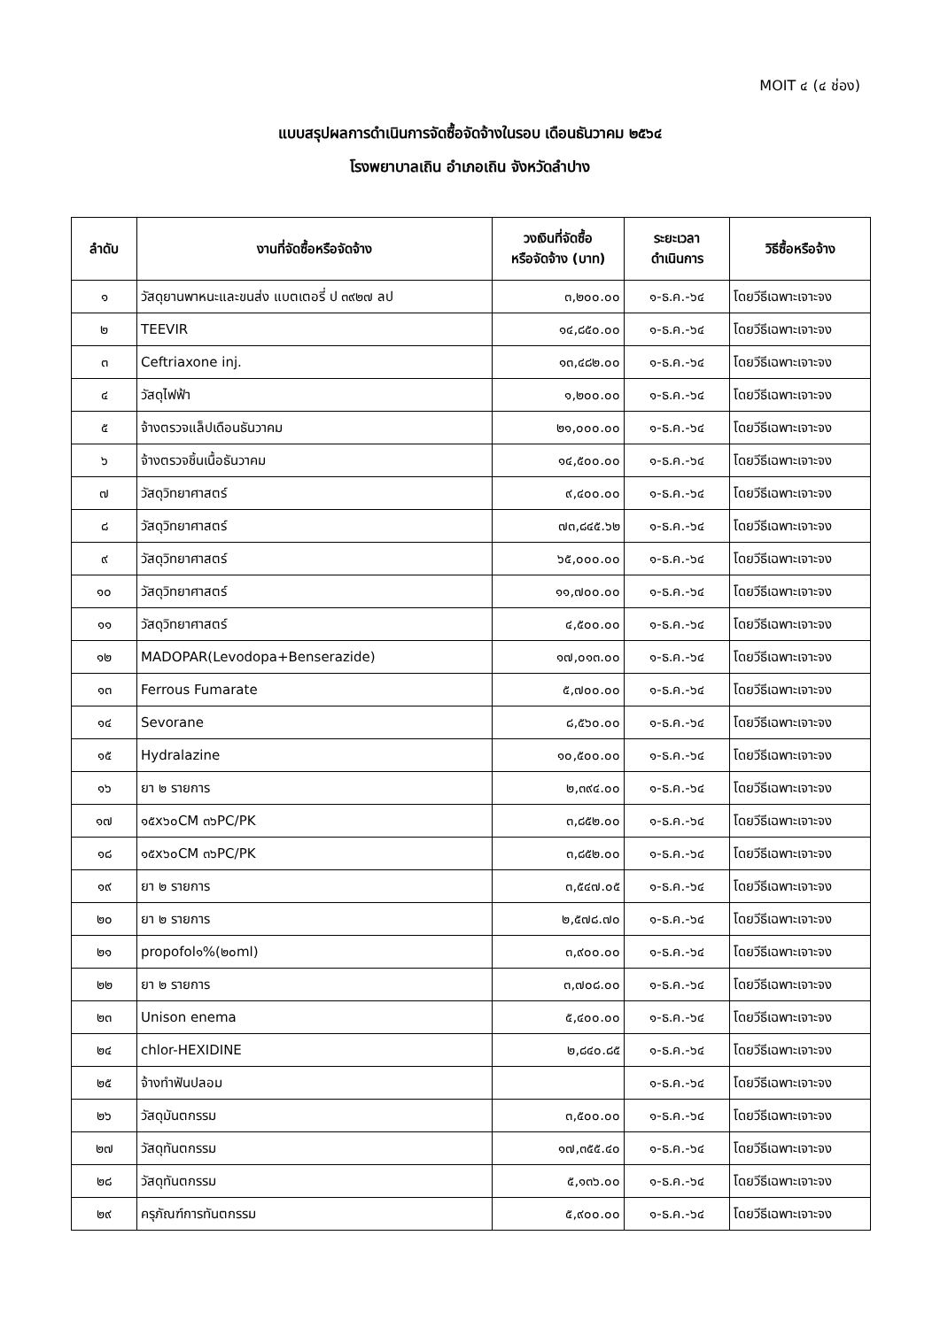MOIT ๔ (๔ ช่อง)
แบบสรุปผลการดำเนินการจัดซื้อจัดจ้างในรอบ เดือนธันวาคม ๒๕๖๔
โรงพยาบาลเถิน อำเภอเถิน จังหวัดลำปาง
| ลำดับ | งานที่จัดซื้อหรือจัดจ้าง | วงเงินที่จัดซื้อ หรือจัดจ้าง (บาท) | ระยะเวลา ดำเนินการ | วิธีซื้อหรือจ้าง |
| --- | --- | --- | --- | --- |
| ๑ | วัสดุยานพาหนะและขนส่ง แบตเตอรี่ ป ๓๙๒๗ ลป | ๓,๒๐๐.๐๐ | ๑-ธ.ค.-๖๔ | โดยวีธีเฉพาะเจาะจง |
| ๒ | TEEVIR | ๑๔,๘๕๐.๐๐ | ๑-ธ.ค.-๖๔ | โดยวีธีเฉพาะเจาะจง |
| ๓ | Ceftriaxone inj. | ๑๓,๔๘๒.๐๐ | ๑-ธ.ค.-๖๔ | โดยวีธีเฉพาะเจาะจง |
| ๔ | วัสดุไฟฟ้า | ๑,๒๐๐.๐๐ | ๑-ธ.ค.-๖๔ | โดยวีธีเฉพาะเจาะจง |
| ๕ | จ้างตรวจแล็ปเดือนธันวาคม | ๒๑,๐๐๐.๐๐ | ๑-ธ.ค.-๖๔ | โดยวีธีเฉพาะเจาะจง |
| ๖ | จ้างตรวจชิ้นเนื้อธันวาคม | ๑๔,๕๐๐.๐๐ | ๑-ธ.ค.-๖๔ | โดยวีธีเฉพาะเจาะจง |
| ๗ | วัสดุวิทยาศาสตร์ | ๙,๔๐๐.๐๐ | ๑-ธ.ค.-๖๔ | โดยวีธีเฉพาะเจาะจง |
| ๘ | วัสดุวิทยาศาสตร์ | ๗๓,๘๔๕.๖๒ | ๑-ธ.ค.-๖๔ | โดยวีธีเฉพาะเจาะจง |
| ๙ | วัสดุวิทยาศาสตร์ | ๖๕,๐๐๐.๐๐ | ๑-ธ.ค.-๖๔ | โดยวีธีเฉพาะเจาะจง |
| ๑๐ | วัสดุวิทยาศาสตร์ | ๑๑,๗๐๐.๐๐ | ๑-ธ.ค.-๖๔ | โดยวีธีเฉพาะเจาะจง |
| ๑๑ | วัสดุวิทยาศาสตร์ | ๔,๕๐๐.๐๐ | ๑-ธ.ค.-๖๔ | โดยวีธีเฉพาะเจาะจง |
| ๑๒ | MADOPAR(Levodopa+Benserazide) | ๑๗,๐๑๓.๐๐ | ๑-ธ.ค.-๖๔ | โดยวีธีเฉพาะเจาะจง |
| ๑๓ | Ferrous Fumarate | ๕,๗๐๐.๐๐ | ๑-ธ.ค.-๖๔ | โดยวีธีเฉพาะเจาะจง |
| ๑๔ | Sevorane | ๘,๕๖๐.๐๐ | ๑-ธ.ค.-๖๔ | โดยวีธีเฉพาะเจาะจง |
| ๑๕ | Hydralazine | ๑๐,๕๐๐.๐๐ | ๑-ธ.ค.-๖๔ | โดยวีธีเฉพาะเจาะจง |
| ๑๖ | ยา ๒ รายการ | ๒,๓๙๔.๐๐ | ๑-ธ.ค.-๖๔ | โดยวีธีเฉพาะเจาะจง |
| ๑๗ | ๑๕x๖๐CM ๓๖PC/PK | ๓,๘๕๒.๐๐ | ๑-ธ.ค.-๖๔ | โดยวีธีเฉพาะเจาะจง |
| ๑๘ | ๑๕x๖๐CM ๓๖PC/PK | ๓,๘๕๒.๐๐ | ๑-ธ.ค.-๖๔ | โดยวีธีเฉพาะเจาะจง |
| ๑๙ | ยา ๒ รายการ | ๓,๕๔๗.๐๕ | ๑-ธ.ค.-๖๔ | โดยวีธีเฉพาะเจาะจง |
| ๒๐ | ยา ๒ รายการ | ๒,๕๗๘.๗๐ | ๑-ธ.ค.-๖๔ | โดยวีธีเฉพาะเจาะจง |
| ๒๑ | propofol๑%(๒๐ml) | ๓,๙๐๐.๐๐ | ๑-ธ.ค.-๖๔ | โดยวีธีเฉพาะเจาะจง |
| ๒๒ | ยา ๒ รายการ | ๓,๗๐๘.๐๐ | ๑-ธ.ค.-๖๔ | โดยวีธีเฉพาะเจาะจง |
| ๒๓ | Unison enema | ๕,๔๐๐.๐๐ | ๑-ธ.ค.-๖๔ | โดยวีธีเฉพาะเจาะจง |
| ๒๔ | chlor-HEXIDINE | ๒,๘๔๐.๘๕ | ๑-ธ.ค.-๖๔ | โดยวีธีเฉพาะเจาะจง |
| ๒๕ | จ้างทำฟันปลอม | | ๑-ธ.ค.-๖๔ | โดยวีธีเฉพาะเจาะจง |
| ๒๖ | วัสดุมันตกรรม | ๓,๕๐๐.๐๐ | ๑-ธ.ค.-๖๔ | โดยวีธีเฉพาะเจาะจง |
| ๒๗ | วัสดุทันตกรรม | ๑๗,๓๕๕.๔๐ | ๑-ธ.ค.-๖๔ | โดยวีธีเฉพาะเจาะจง |
| ๒๘ | วัสดุทันตกรรม | ๕,๑๓๖.๐๐ | ๑-ธ.ค.-๖๔ | โดยวีธีเฉพาะเจาะจง |
| ๒๙ | ครุภัณฑ์การทันตกรรม | ๕,๙๐๐.๐๐ | ๑-ธ.ค.-๖๔ | โดยวีธีเฉพาะเจาะจง |